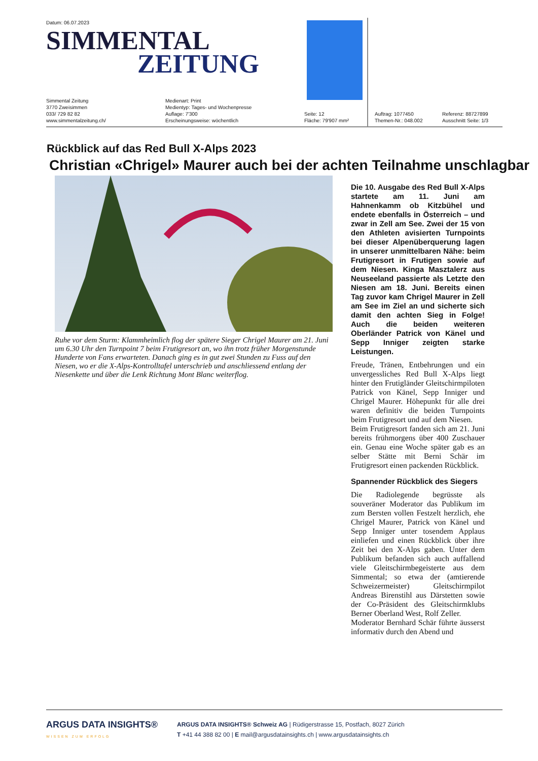Datum: 06.07.2023
SIMMENTAL
ZEITUNG
Simmental Zeitung
3770 Zweisimmen
033/ 729 82 82
www.simmentalzeitung.ch/
Medienart: Print
Medientyp: Tages- und Wochenpresse
Auflage: 7'300
Erscheinungsweise: wöchentlich
Seite: 12
Fläche: 79'907 mm²
Auftrag: 1077450
Themen-Nr.: 048.002
Referenz: 88727899
Ausschnitt Seite: 1/3
Rückblick auf das Red Bull X-Alps 2023
Christian «Chrigel» Maurer auch bei der achten Teilnahme unschlagbar
Ruhe vor dem Sturm: Klammheimlich flog der spätere Sieger Chrigel Maurer am 21. Juni um 6.30 Uhr den Turnpoint 7 beim Frutigresort an, wo ihn trotz früher Morgenstunde Hunderte von Fans erwarteten. Danach ging es in gut zwei Stunden zu Fuss auf den Niesen, wo er die X-Alps-Kontrolltafel unterschrieb und anschliessend entlang der Niesenkette und über die Lenk Richtung Mont Blanc weiterflog.
Die 10. Ausgabe des Red Bull X-Alps startete am 11. Juni am Hahnenkamm ob Kitzbühel und endete ebenfalls in Österreich – und zwar in Zell am See. Zwei der 15 von den Athleten avisierten Turnpoints bei dieser Alpenüberquerung lagen in unserer unmittelbaren Nähe: beim Frutigresort in Frutigen sowie auf dem Niesen. Kinga Masztalerz aus Neuseeland passierte als Letzte den Niesen am 18. Juni. Bereits einen Tag zuvor kam Chrigel Maurer in Zell am See im Ziel an und sicherte sich damit den achten Sieg in Folge! Auch die beiden weiteren Oberländer Patrick von Känel und Sepp Inniger zeigten starke Leistungen.
Freude, Tränen, Entbehrungen und ein unvergessliches Red Bull X-Alps liegt hinter den Frutigländer Gleitschirmpiloten Patrick von Känel, Sepp Inniger und Chrigel Maurer. Höhepunkt für alle drei waren definitiv die beiden Turnpoints beim Frutigresort und auf dem Niesen.
Beim Frutigresort fanden sich am 21. Juni bereits frühmorgens über 400 Zuschauer ein. Genau eine Woche später gab es an selber Stätte mit Berni Schär im Frutigresort einen packenden Rückblick.
Spannender Rückblick des Siegers
Die Radiolegende begrüsste als souveräner Moderator das Publikum im zum Bersten vollen Festzelt herzlich, ehe Chrigel Maurer, Patrick von Känel und Sepp Inniger unter tosendem Applaus einliefen und einen Rückblick über ihre Zeit bei den X-Alps gaben. Unter dem Publikum befanden sich auch auffallend viele Gleitschirmbegeisterte aus dem Simmental; so etwa der (amtierende Schweizermeister) Gleitschirmpilot Andreas Birenstihl aus Därstetten sowie der Co-Präsident des Gleitschirmklubs Berner Oberland West, Rolf Zeller.
Moderator Bernhard Schär führte äusserst informativ durch den Abend und
ARGUS DATA INSIGHTS®
WISSEN ZUM ERFOLG
ARGUS DATA INSIGHTS® Schweiz AG | Rüdigerstrasse 15, Postfach, 8027 Zürich
T +41 44 388 82 00 | E mail@argusdatainsights.ch | www.argusdatainsights.ch